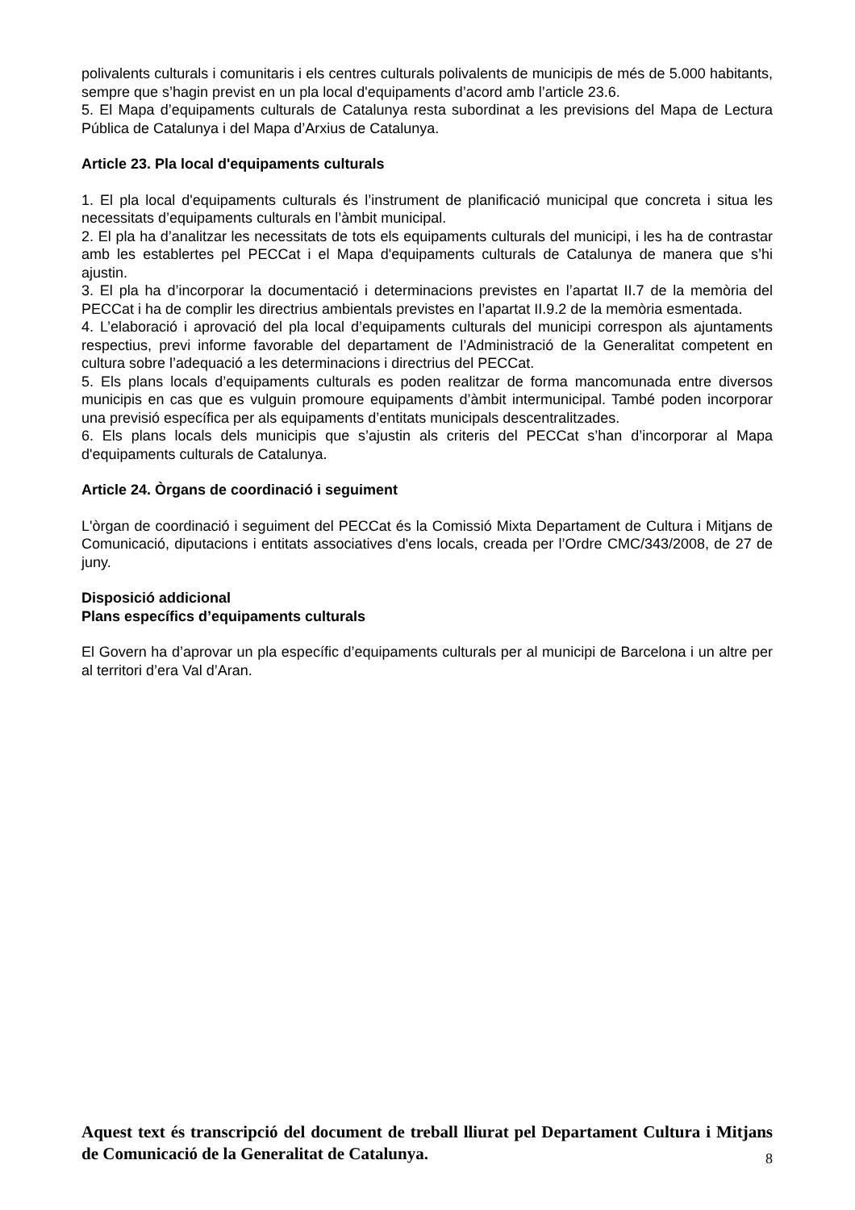polivalents culturals i comunitaris i els centres culturals polivalents de municipis de més de 5.000 habitants, sempre que s’hagin previst en un pla local d'equipaments d’acord amb l’article 23.6.
5. El Mapa d’equipaments culturals de Catalunya resta subordinat a les previsions del Mapa de Lectura Pública de Catalunya i del Mapa d’Arxius de Catalunya.
Article 23. Pla local d'equipaments culturals
1. El pla local d'equipaments culturals és l’instrument de planificació municipal que concreta i situa les necessitats d’equipaments culturals en l’àmbit municipal.
2. El pla ha d’analitzar les necessitats de tots els equipaments culturals del municipi, i les ha de contrastar amb les establertes pel PECCat i el Mapa d'equipaments culturals de Catalunya de manera que s’hi ajustin.
3. El pla ha d’incorporar la documentació i determinacions previstes en l’apartat II.7 de la memòria del PECCat i ha de complir les directrius ambientals previstes en l’apartat II.9.2 de la memòria esmentada.
4. L’elaboració i aprovació del pla local d’equipaments culturals del municipi correspon als ajuntaments respectius, previ informe favorable del departament de l’Administració de la Generalitat competent en cultura sobre l’adequació a les determinacions i directrius del PECCat.
5. Els plans locals d’equipaments culturals es poden realitzar de forma mancomunada entre diversos municipis en cas que es vulguin promoure equipaments d’àmbit intermunicipal. També poden incorporar una previsió específica per als equipaments d’entitats municipals descentralitzades.
6. Els plans locals dels municipis que s’ajustin als criteris del PECCat s’han d’incorporar al Mapa d'equipaments culturals de Catalunya.
Article 24. Òrgans de coordinació i seguiment
L'òrgan de coordinació i seguiment del PECCat és la Comissió Mixta Departament de Cultura i Mitjans de Comunicació, diputacions i entitats associatives d'ens locals, creada per l’Ordre CMC/343/2008, de 27 de juny.
Disposició addicional
Plans específics d’equipaments culturals
El Govern ha d’aprovar un pla específic d’equipaments culturals per al municipi de Barcelona i un altre per al territori d’era Val d’Aran.
Aquest text és transcripció del document de treball lliurat pel Departament Cultura i Mitjans de Comunicació de la Generalitat de Catalunya.
8